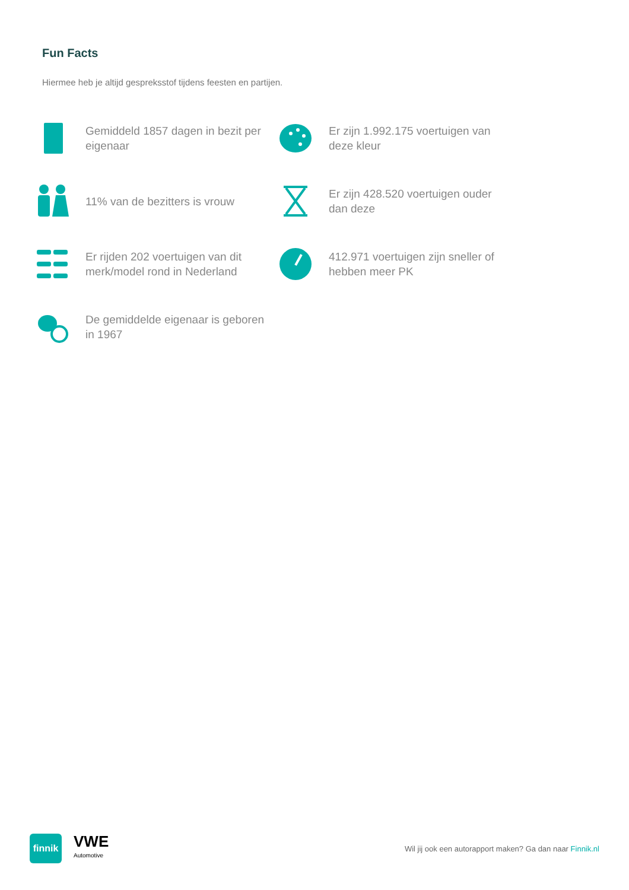Fun Facts
Hiermee heb je altijd gespreksstof tijdens feesten en partijen.
Gemiddeld 1857 dagen in bezit per eigenaar
Er zijn 1.992.175 voertuigen van deze kleur
11% van de bezitters is vrouw
Er zijn 428.520 voertuigen ouder dan deze
Er rijden 202 voertuigen van dit merk/model rond in Nederland
412.971 voertuigen zijn sneller of hebben meer PK
De gemiddelde eigenaar is geboren in 1967
finnik
VWE
Automotive
Wil jij ook een autorapport maken? Ga dan naar Finnik.nl